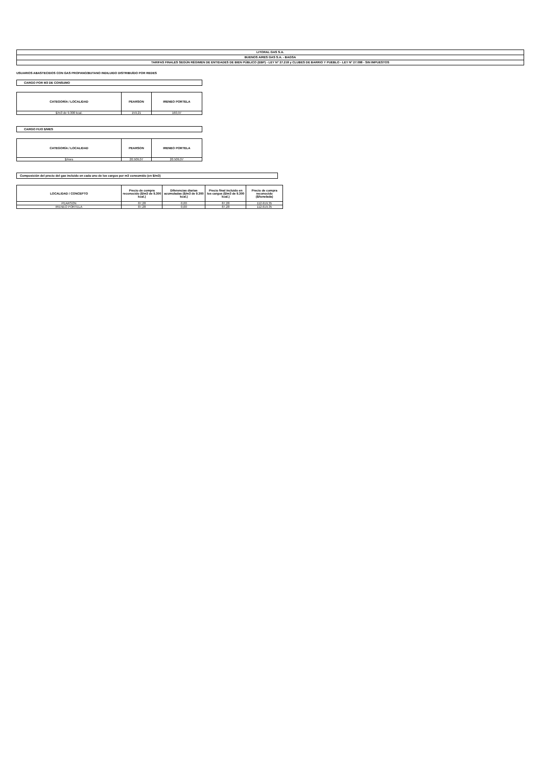| LITORAL GAS S.A. |
| BUENOS AIRES GAS S.A. - BAGSA |
| TARIFAS FINALES SEGÚN RÉGIMEN DE ENTIDADES DE BIEN PÚBLICO (EBP) - LEY N° 27.218 y CLUBES DE BARRIO Y PUEBLO - LEY N° 27.098 - SIN IMPUESTOS |
USUARIOS ABASTECIDOS CON GAS PROPANO/BUTANO INDILUIDO DISTRIBUÍDO POR REDES
CARGO POR M3 DE CONSUMO
| CATEGORÍA / LOCALIDAD | PEARSON | IRENEO PORTELA |
| --- | --- | --- |
| $/m3 de 9.300 kcal. | 159,21 | 160,97 |
CARGO FIJO $/MES
| CATEGORÍA / LOCALIDAD | PEARSON | IRENEO PORTELA |
| --- | --- | --- |
| $/mes | 20.509,07 | 20.509,07 |
Composición del precio del gas incluido en cada uno de los cargos por m3 consumido (en $/m3)
| LOCALIDAD / CONCEPTO | Precio de compra reconocido ($/m3 de 9.300 kcal.) | Diferencias diarias acumuladas ($/m3 de 9.300 kcal.) | Precio final incluido en los cargos ($/m3 de 9.300 kcal.) | Precio de compra reconocido ($/tonelada) |
| --- | --- | --- | --- | --- |
| PEARSON | 87,28 | 0,00 | 87,28 | 112.619,35 |
| IRENEO PORTELA | 87,28 | 0,00 | 87,28 | 112.619,35 |